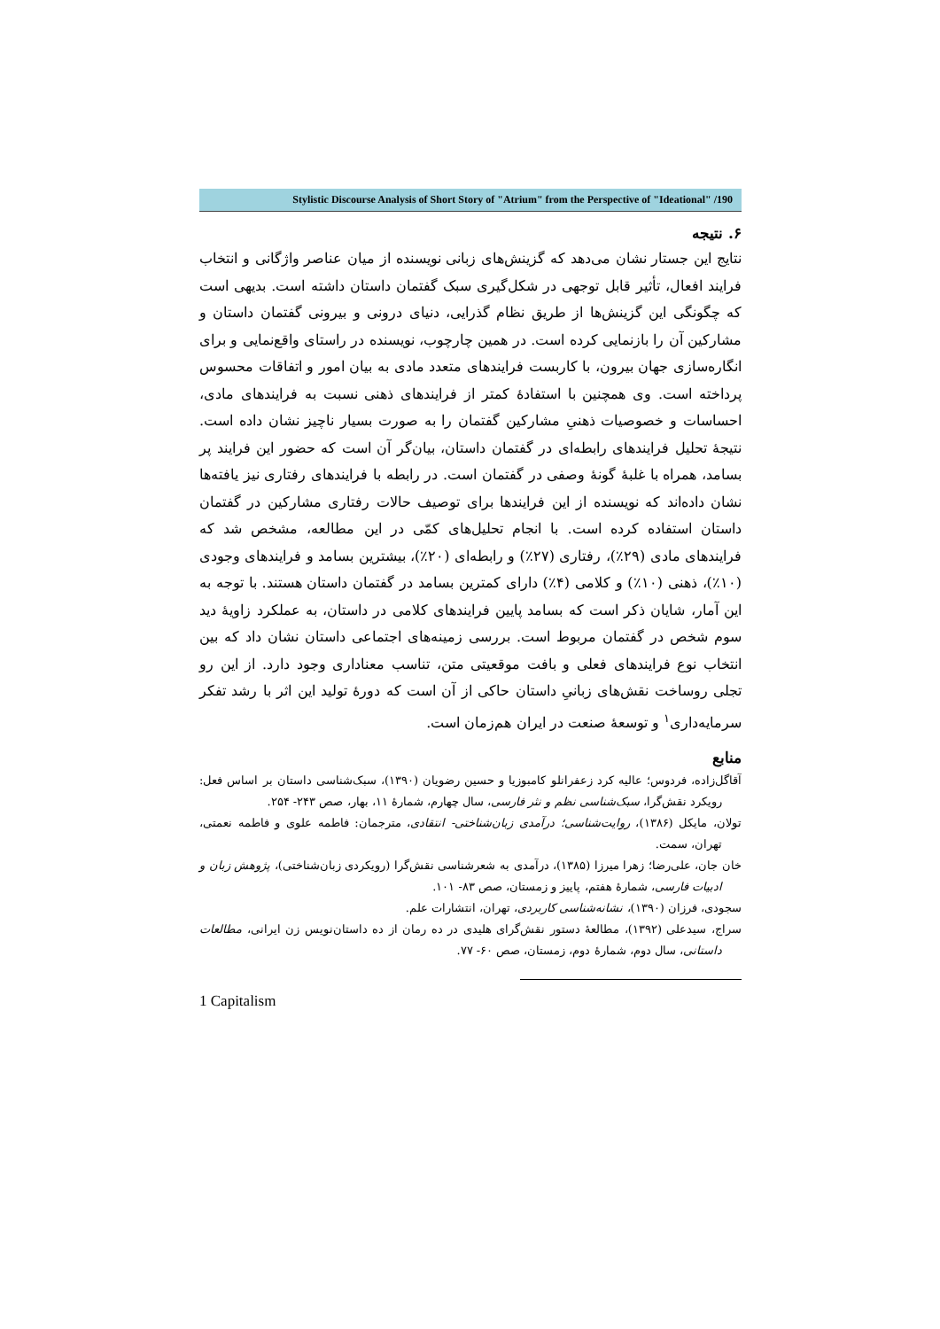Stylistic Discourse Analysis of Short Story of "Atrium" from the Perspective of "Ideational" /190
۶. نتیجه
نتایج این جستار نشان می‌دهد که گزینش‌های زبانی نویسنده از میان عناصر واژگانی و انتخاب فرایند افعال، تأثیر قابل توجهی در شکل‌گیری سبک گفتمان داستان داشته است. بدیهی است که چگونگی این گزینش‌ها از طریق نظام گذرایی، دنیای درونی و بیرونی گفتمان داستان و مشارکین آن را بازنمایی کرده است. در همین چارچوب، نویسنده در راستای واقع‌نمایی و برای انگاره‌سازی جهان بیرون، با کاربست فرایندهای متعدد مادی به بیان امور و اتفاقات محسوس پرداخته است. وی همچنین با استفادهٔ کمتر از فرایندهای ذهنی نسبت به فرایندهای مادی، احساسات و خصوصیات ذهنیِ مشارکین گفتمان را به صورت بسیار ناچیز نشان داده است. نتیجهٔ تحلیل فرایندهای رابطه‌ای در گفتمان داستان، بیان‌گر آن است که حضور این فرایند پر بسامد، همراه با غلبهٔ گونهٔ وصفی در گفتمان است. در رابطه با فرایندهای رفتاری نیز یافته‌ها نشان داده‌اند که نویسنده از این فرایندها برای توصیف حالات رفتاری مشارکین در گفتمان داستان استفاده کرده است. با انجام تحلیل‌های کمّی در این مطالعه، مشخص شد که فرایندهای مادی (۲۹٪)، رفتاری (۲۷٪) و رابطه‌ای (۲۰٪)، بیشترین بسامد و فرایندهای وجودی (۱۰٪)، ذهنی (۱۰٪) و کلامی (۴٪) دارای کمترین بسامد در گفتمان داستان هستند. با توجه به این آمار، شایان ذکر است که بسامد پایین فرایندهای کلامی در داستان، به عملکرد زاویهٔ دید سوم شخص در گفتمان مربوط است. بررسی زمینه‌های اجتماعی داستان نشان داد که بین انتخاب نوع فرایندهای فعلی و بافت موقعیتی متن، تناسب معناداری وجود دارد. از این رو تجلی روساخت نقش‌های زبانیِ داستان حاکی از آن است که دورهٔ تولید این اثر با رشد تفکر سرمایه‌داری<sup>۱</sup> و توسعهٔ صنعت در ایران هم‌زمان است.
منابع
آقاگل‌زاده، فردوس؛ عالیه کرد زعفرانلو کامبوزیا و حسین رضویان (۱۳۹۰)، سبک‌شناسی داستان بر اساس فعل: رویکرد نقش‌گرا، سبک‌شناسی نظم و نثر فارسی، سال چهارم، شمارهٔ ۱۱، بهار، صص ۲۴۳- ۲۵۴.
تولان، مایکل (۱۳۸۶)، روایت‌شناسی؛ درآمدی زبان‌شناختی- انتقادی، مترجمان: فاطمه علوی و فاطمه نعمتی، تهران، سمت.
خان جان، علی‌رضا؛ زهرا میرزا (۱۳۸۵)، درآمدی به شعرشناسی نقش‌گرا (رویکردی زبان‌شناختی)، پژوهش زبان و ادبیات فارسی، شمارهٔ هفتم، پاییز و زمستان، صص ۸۳- ۱۰۱.
سجودی، فرزان (۱۳۹۰)، نشانه‌شناسی کاربردی، تهران، انتشارات علم.
سراج، سیدعلی (۱۳۹۲)، مطالعهٔ دستور نقش‌گرای هلیدی در ده رمان از ده داستان‌نویس زن ایرانی، مطالعات داستانی، سال دوم، شمارهٔ دوم، زمستان، صص ۶۰- ۷۷.
1 Capitalism